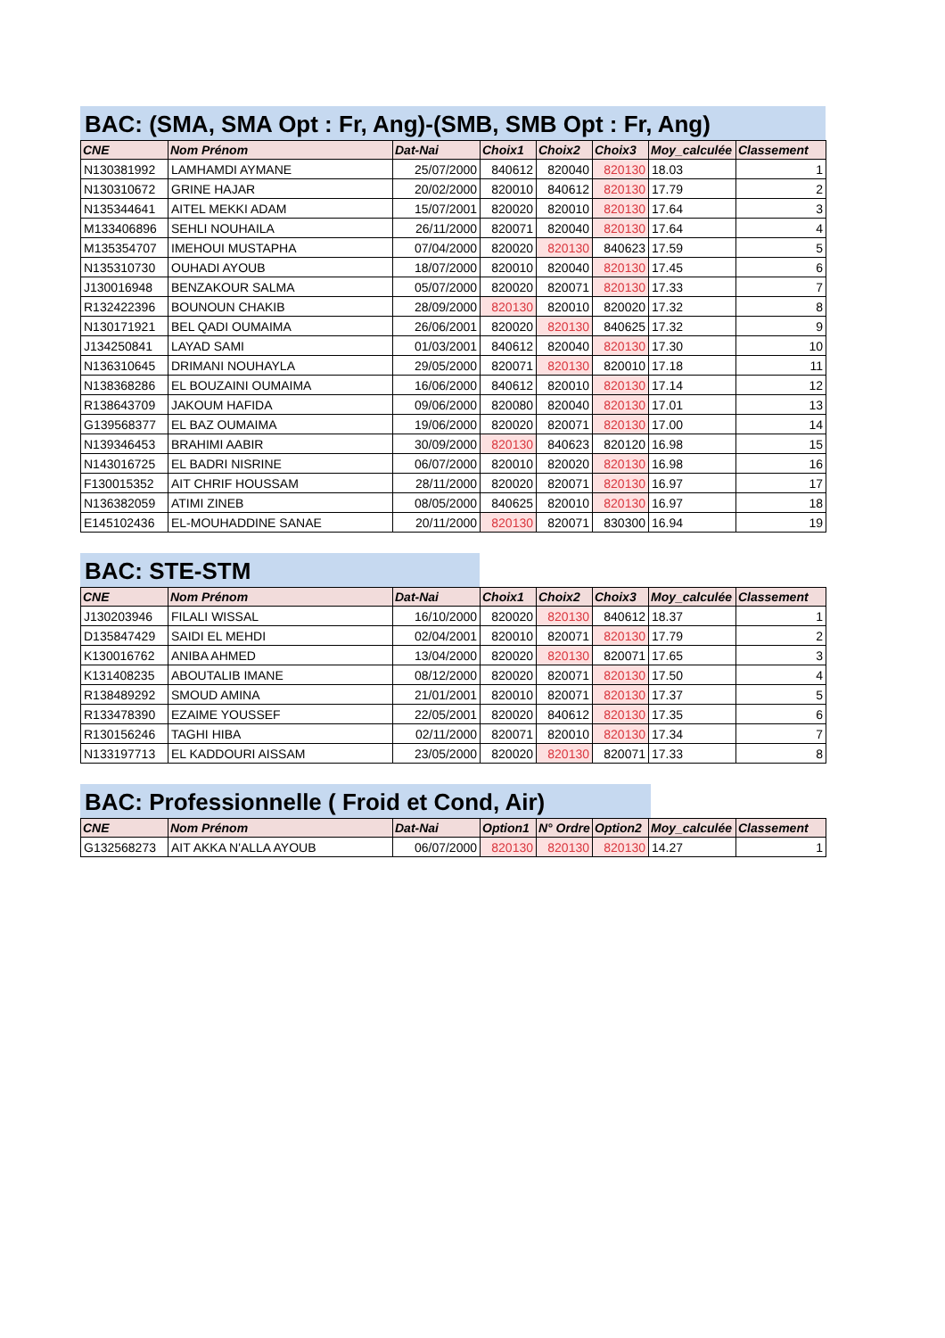BAC: (SMA, SMA Opt : Fr, Ang)-(SMB, SMB Opt : Fr, Ang)
| CNE | Nom Prénom | Dat-Nai | Choix1 | Choix2 | Choix3 | Moy_calculée | Classement |
| --- | --- | --- | --- | --- | --- | --- | --- |
| N130381992 | LAMHAMDI AYMANE | 25/07/2000 | 840612 | 820040 | 820130 | 18.03 | 1 |
| N130310672 | GRINE HAJAR | 20/02/2000 | 820010 | 840612 | 820130 | 17.79 | 2 |
| N135344641 | AITEL MEKKI ADAM | 15/07/2001 | 820020 | 820010 | 820130 | 17.64 | 3 |
| M133406896 | SEHLI NOUHAILA | 26/11/2000 | 820071 | 820040 | 820130 | 17.64 | 4 |
| M135354707 | IMEHOUI MUSTAPHA | 07/04/2000 | 820020 | 820130 | 840623 | 17.59 | 5 |
| N135310730 | OUHADI AYOUB | 18/07/2000 | 820010 | 820040 | 820130 | 17.45 | 6 |
| J130016948 | BENZAKOUR SALMA | 05/07/2000 | 820020 | 820071 | 820130 | 17.33 | 7 |
| R132422396 | BOUNOUN CHAKIB | 28/09/2000 | 820130 | 820010 | 820020 | 17.32 | 8 |
| N130171921 | BEL QADI OUMAIMA | 26/06/2001 | 820020 | 820130 | 840625 | 17.32 | 9 |
| J134250841 | LAYAD SAMI | 01/03/2001 | 840612 | 820040 | 820130 | 17.30 | 10 |
| N136310645 | DRIMANI NOUHAYLA | 29/05/2000 | 820071 | 820130 | 820010 | 17.18 | 11 |
| N138368286 | EL BOUZAINI OUMAIMA | 16/06/2000 | 840612 | 820010 | 820130 | 17.14 | 12 |
| R138643709 | JAKOUM HAFIDA | 09/06/2000 | 820080 | 820040 | 820130 | 17.01 | 13 |
| G139568377 | EL BAZ OUMAIMA | 19/06/2000 | 820020 | 820071 | 820130 | 17.00 | 14 |
| N139346453 | BRAHIMI AABIR | 30/09/2000 | 820130 | 840623 | 820120 | 16.98 | 15 |
| N143016725 | EL BADRI NISRINE | 06/07/2000 | 820010 | 820020 | 820130 | 16.98 | 16 |
| F130015352 | AIT CHRIF HOUSSAM | 28/11/2000 | 820020 | 820071 | 820130 | 16.97 | 17 |
| N136382059 | ATIMI ZINEB | 08/05/2000 | 840625 | 820010 | 820130 | 16.97 | 18 |
| E145102436 | EL-MOUHADDINE SANAE | 20/11/2000 | 820130 | 820071 | 830300 | 16.94 | 19 |
BAC: STE-STM
| CNE | Nom Prénom | Dat-Nai | Choix1 | Choix2 | Choix3 | Moy_calculée | Classement |
| --- | --- | --- | --- | --- | --- | --- | --- |
| J130203946 | FILALI WISSAL | 16/10/2000 | 820020 | 820130 | 840612 | 18.37 | 1 |
| D135847429 | SAIDI EL MEHDI | 02/04/2001 | 820010 | 820071 | 820130 | 17.79 | 2 |
| K130016762 | ANIBA AHMED | 13/04/2000 | 820020 | 820130 | 820071 | 17.65 | 3 |
| K131408235 | ABOUTALIB IMANE | 08/12/2000 | 820020 | 820071 | 820130 | 17.50 | 4 |
| R138489292 | SMOUD AMINA | 21/01/2001 | 820010 | 820071 | 820130 | 17.37 | 5 |
| R133478390 | EZAIME YOUSSEF | 22/05/2001 | 820020 | 840612 | 820130 | 17.35 | 6 |
| R130156246 | TAGHI HIBA | 02/11/2000 | 820071 | 820010 | 820130 | 17.34 | 7 |
| N133197713 | EL KADDOURI AISSAM | 23/05/2000 | 820020 | 820130 | 820071 | 17.33 | 8 |
BAC: Professionnelle ( Froid et Cond, Air)
| CNE | Nom Prénom | Dat-Nai | Option1 | N° Ordre | Option2 | Moy_calculée | Classement |
| --- | --- | --- | --- | --- | --- | --- | --- |
| G132568273 | AIT AKKA N'ALLA AYOUB | 06/07/2000 | 820130 | 820130 | 820130 | 14.27 | 1 |